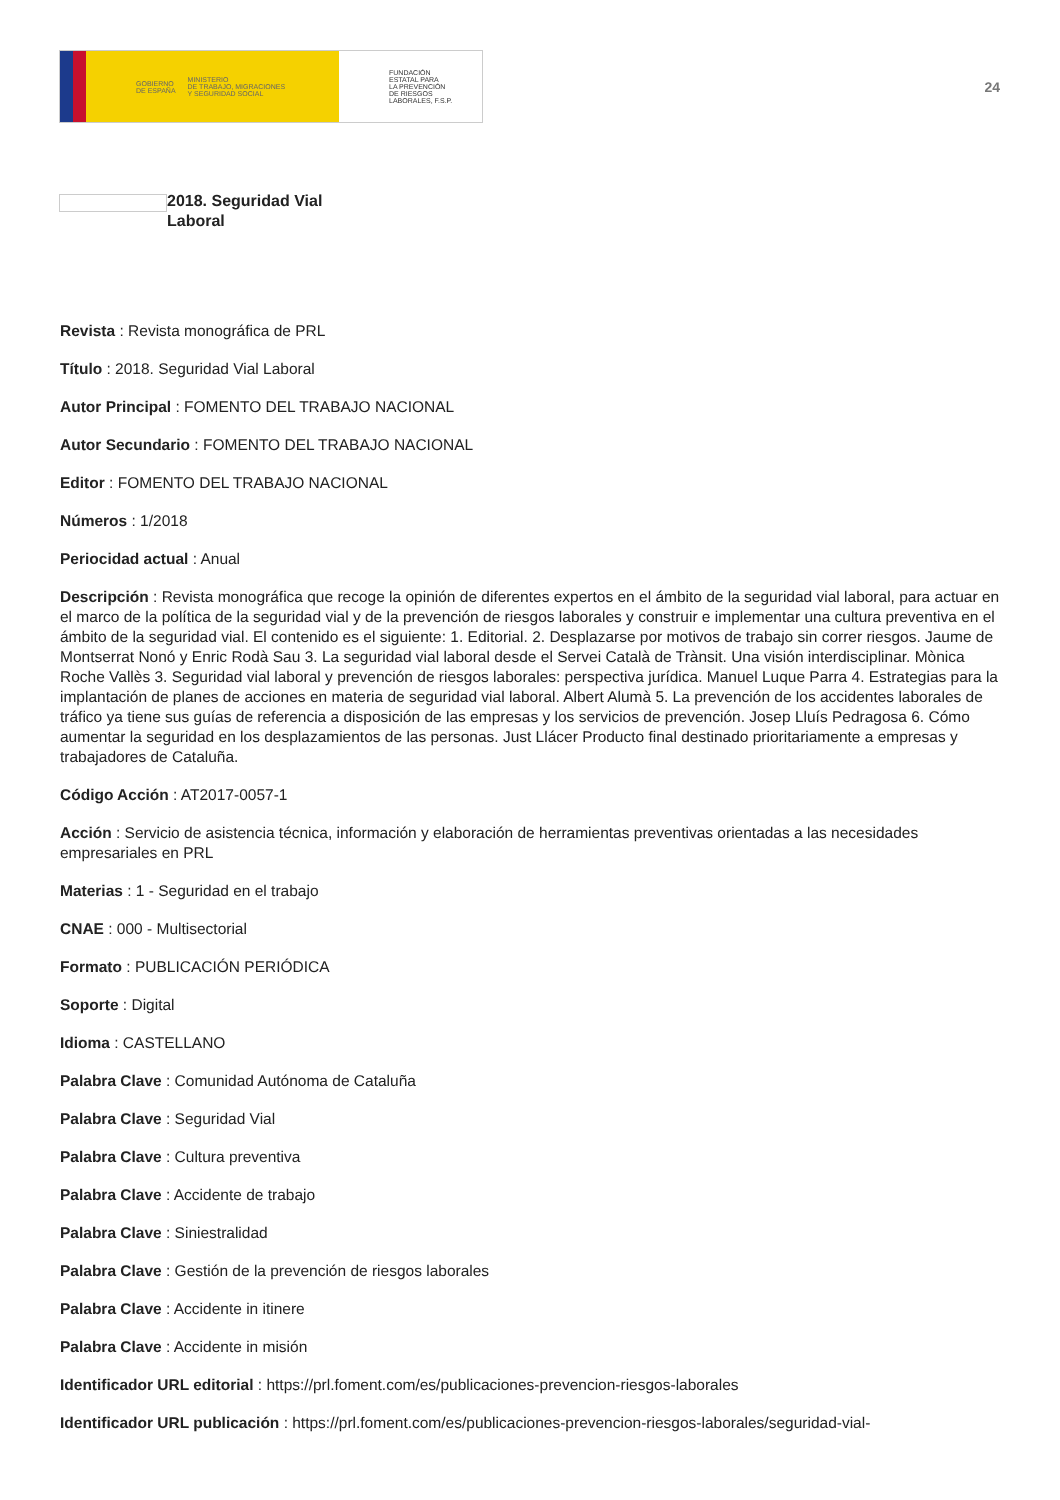GOBIERNO
DE ESPAÑA MINISTERIO
DE TRABAJO, MIGRACIONES
Y SEGURIDAD SOCIAL
FUNDACIÓN
ESTATAL PARA
LA PREVENCIÓN
DE RIESGOS
LABORALES, F.S.P.
24
2018. Seguridad Vial
Laboral
Revista : Revista monográfica de PRL
Título : 2018. Seguridad Vial Laboral
Autor Principal : FOMENTO DEL TRABAJO NACIONAL
Autor Secundario : FOMENTO DEL TRABAJO NACIONAL
Editor : FOMENTO DEL TRABAJO NACIONAL
Números : 1/2018
Periocidad actual : Anual
Descripción : Revista monográfica que recoge la opinión de diferentes expertos en el ámbito de la seguridad vial laboral, para actuar en el marco de la política de la seguridad vial y de la prevención de riesgos laborales y construir e implementar una cultura preventiva en el ámbito de la seguridad vial. El contenido es el siguiente: 1. Editorial. 2. Desplazarse por motivos de trabajo sin correr riesgos. Jaume de Montserrat Nonó y Enric Rodà Sau 3. La seguridad vial laboral desde el Servei Català de Trànsit. Una visión interdisciplinar. Mònica Roche Vallès 3. Seguridad vial laboral y prevención de riesgos laborales: perspectiva jurídica. Manuel Luque Parra 4. Estrategias para la implantación de planes de acciones en materia de seguridad vial laboral. Albert Alumà 5. La prevención de los accidentes laborales de tráfico ya tiene sus guías de referencia a disposición de las empresas y los servicios de prevención. Josep Lluís Pedragosa 6. Cómo aumentar la seguridad en los desplazamientos de las personas. Just Llácer Producto final destinado prioritariamente a empresas y trabajadores de Cataluña.
Código Acción : AT2017-0057-1
Acción : Servicio de asistencia técnica, información y elaboración de herramientas preventivas orientadas a las necesidades empresariales en PRL
Materias : 1 - Seguridad en el trabajo
CNAE : 000 - Multisectorial
Formato : PUBLICACIÓN PERIÓDICA
Soporte : Digital
Idioma : CASTELLANO
Palabra Clave : Comunidad Autónoma de Cataluña
Palabra Clave : Seguridad Vial
Palabra Clave : Cultura preventiva
Palabra Clave : Accidente de trabajo
Palabra Clave : Siniestralidad
Palabra Clave : Gestión de la prevención de riesgos laborales
Palabra Clave : Accidente in itinere
Palabra Clave : Accidente in misión
Identificador URL editorial : https://prl.foment.com/es/publicaciones-prevencion-riesgos-laborales
Identificador URL publicación : https://prl.foment.com/es/publicaciones-prevencion-riesgos-laborales/seguridad-vial-